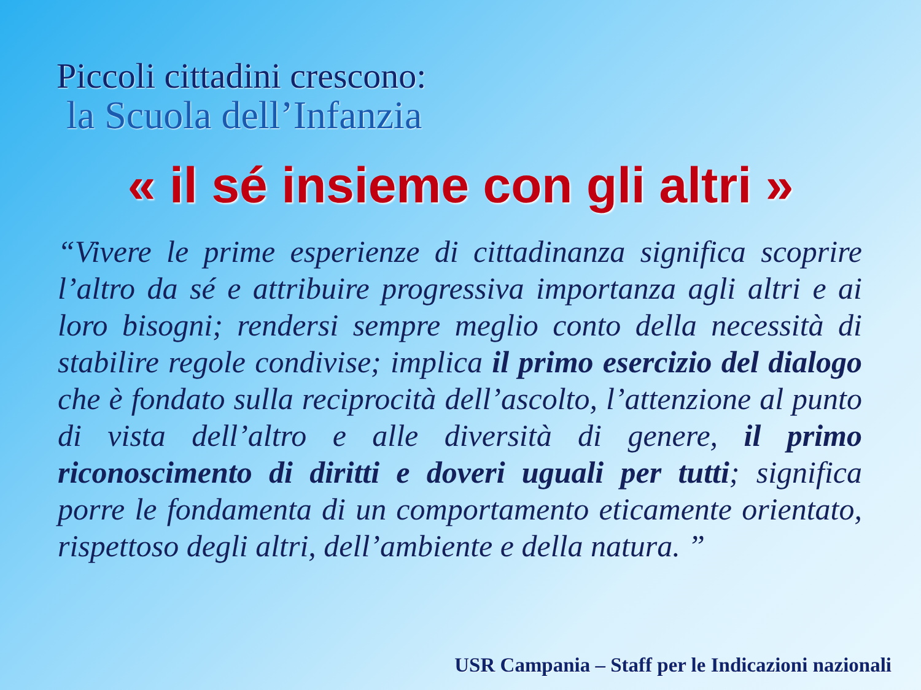Piccoli cittadini crescono:
la Scuola dell’Infanzia
« il sé insieme con gli altri »
“Vivere le prime esperienze di cittadinanza significa scoprire l’altro da sé e attribuire progressiva importanza agli altri e ai loro bisogni; rendersi sempre meglio conto della necessità di stabilire regole condivise; implica il primo esercizio del dialogo che è fondato sulla reciprocità dell’ascolto, l’attenzione al punto di vista dell’altro e alle diversità di genere, il primo riconoscimento di diritti e doveri uguali per tutti; significa porre le fondamenta di un comportamento eticamente orientato, rispettoso degli altri, dell’ambiente e della natura. ”
USR Campania – Staff per le Indicazioni nazionali